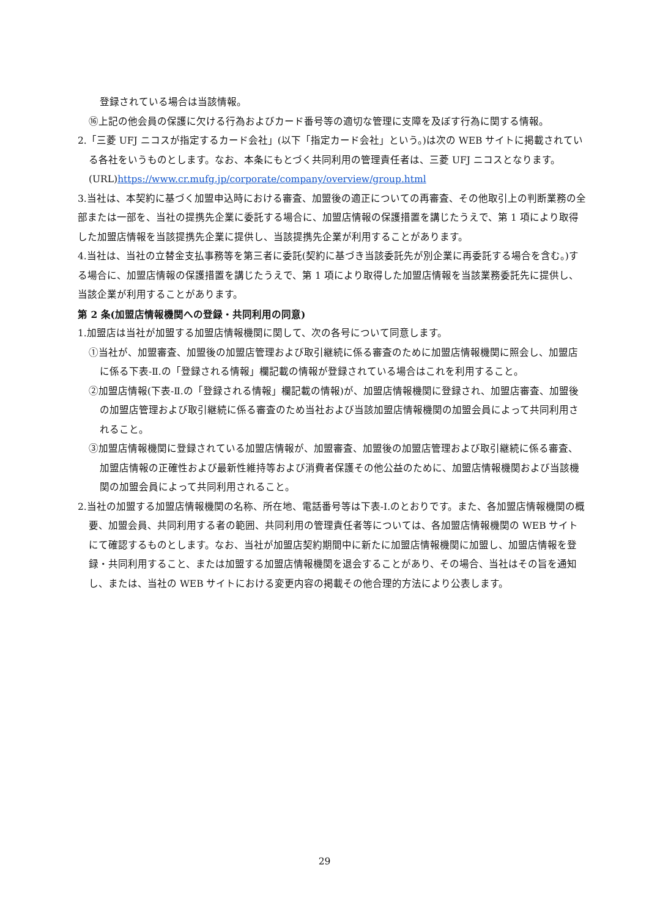登録されている場合は当該情報。
⑯上記の他会員の保護に欠ける行為およびカード番号等の適切な管理に支障を及ぼす行為に関する情報。
2.「三菱 UFJ ニコスが指定するカード会社」(以下「指定カード会社」という。)は次の WEB サイトに掲載されている各社をいうものとします。なお、本条にもとづく共同利用の管理責任者は、三菱 UFJ ニコスとなります。
(URL)https://www.cr.mufg.jp/corporate/company/overview/group.html
3.当社は、本契約に基づく加盟申込時における審査、加盟後の適正についての再審査、その他取引上の判断業務の全部または一部を、当社の提携先企業に委託する場合に、加盟店情報の保護措置を講じたうえで、第 1 項により取得した加盟店情報を当該提携先企業に提供し、当該提携先企業が利用することがあります。
4.当社は、当社の立替金支払事務等を第三者に委託(契約に基づき当該委託先が別企業に再委託する場合を含む。)する場合に、加盟店情報の保護措置を講じたうえで、第 1 項により取得した加盟店情報を当該業務委託先に提供し、当該企業が利用することがあります。
第 2 条(加盟店情報機関への登録・共同利用の同意)
1.加盟店は当社が加盟する加盟店情報機関に関して、次の各号について同意します。
①当社が、加盟審査、加盟後の加盟店管理および取引継続に係る審査のために加盟店情報機関に照会し、加盟店に係る下表-Ⅱ.の「登録される情報」欄記載の情報が登録されている場合はこれを利用すること。
②加盟店情報(下表-Ⅱ.の「登録される情報」欄記載の情報)が、加盟店情報機関に登録され、加盟店審査、加盟後の加盟店管理および取引継続に係る審査のため当社および当該加盟店情報機関の加盟会員によって共同利用されること。
③加盟店情報機関に登録されている加盟店情報が、加盟審査、加盟後の加盟店管理および取引継続に係る審査、加盟店情報の正確性および最新性維持等および消費者保護その他公益のために、加盟店情報機関および当該機関の加盟会員によって共同利用されること。
2.当社の加盟する加盟店情報機関の名称、所在地、電話番号等は下表-Ⅰ.のとおりです。また、各加盟店情報機関の概要、加盟会員、共同利用する者の範囲、共同利用の管理責任者等については、各加盟店情報機関の WEB サイトにて確認するものとします。なお、当社が加盟店契約期間中に新たに加盟店情報機関に加盟し、加盟店情報を登録・共同利用すること、または加盟する加盟店情報機関を退会することがあり、その場合、当社はその旨を通知し、または、当社の WEB サイトにおける変更内容の掲載その他合理的方法により公表します。
29